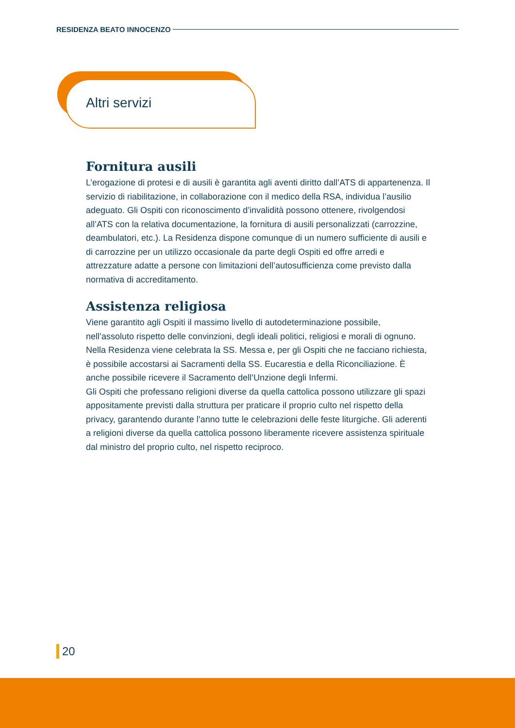RESIDENZA BEATO INNOCENZO
Altri servizi
Fornitura ausili
L’erogazione di protesi e di ausili è garantita agli aventi diritto dall’ATS di appartenenza. Il servizio di riabilitazione, in collaborazione con il medico della RSA, individua l’ausilio adeguato. Gli Ospiti con riconoscimento d’invalidità possono ottenere, rivolgendosi all’ATS con la relativa documentazione, la fornitura di ausili personalizzati (carrozzine, deambulatori, etc.). La Residenza dispone comunque di un numero sufficiente di ausili e di carrozzine per un utilizzo occasionale da parte degli Ospiti ed offre arredi e attrezzature adatte a persone con limitazioni dell’autosufficienza come previsto dalla normativa di accreditamento.
Assistenza religiosa
Viene garantito agli Ospiti il massimo livello di autodeterminazione possibile, nell’assoluto rispetto delle convinzioni, degli ideali politici, religiosi e morali di ognuno. Nella Residenza viene celebrata la SS. Messa e, per gli Ospiti che ne facciano richiesta, è possibile accostarsi ai Sacramenti della SS. Eucarestia e della Riconciliazione. È anche possibile ricevere il Sacramento dell’Unzione degli Infermi.
Gli Ospiti che professano religioni diverse da quella cattolica possono utilizzare gli spazi appositamente previsti dalla struttura per praticare il proprio culto nel rispetto della privacy, garantendo durante l’anno tutte le celebrazioni delle feste liturgiche. Gli aderenti a religioni diverse da quella cattolica possono liberamente ricevere assistenza spirituale dal ministro del proprio culto, nel rispetto reciproco.
20